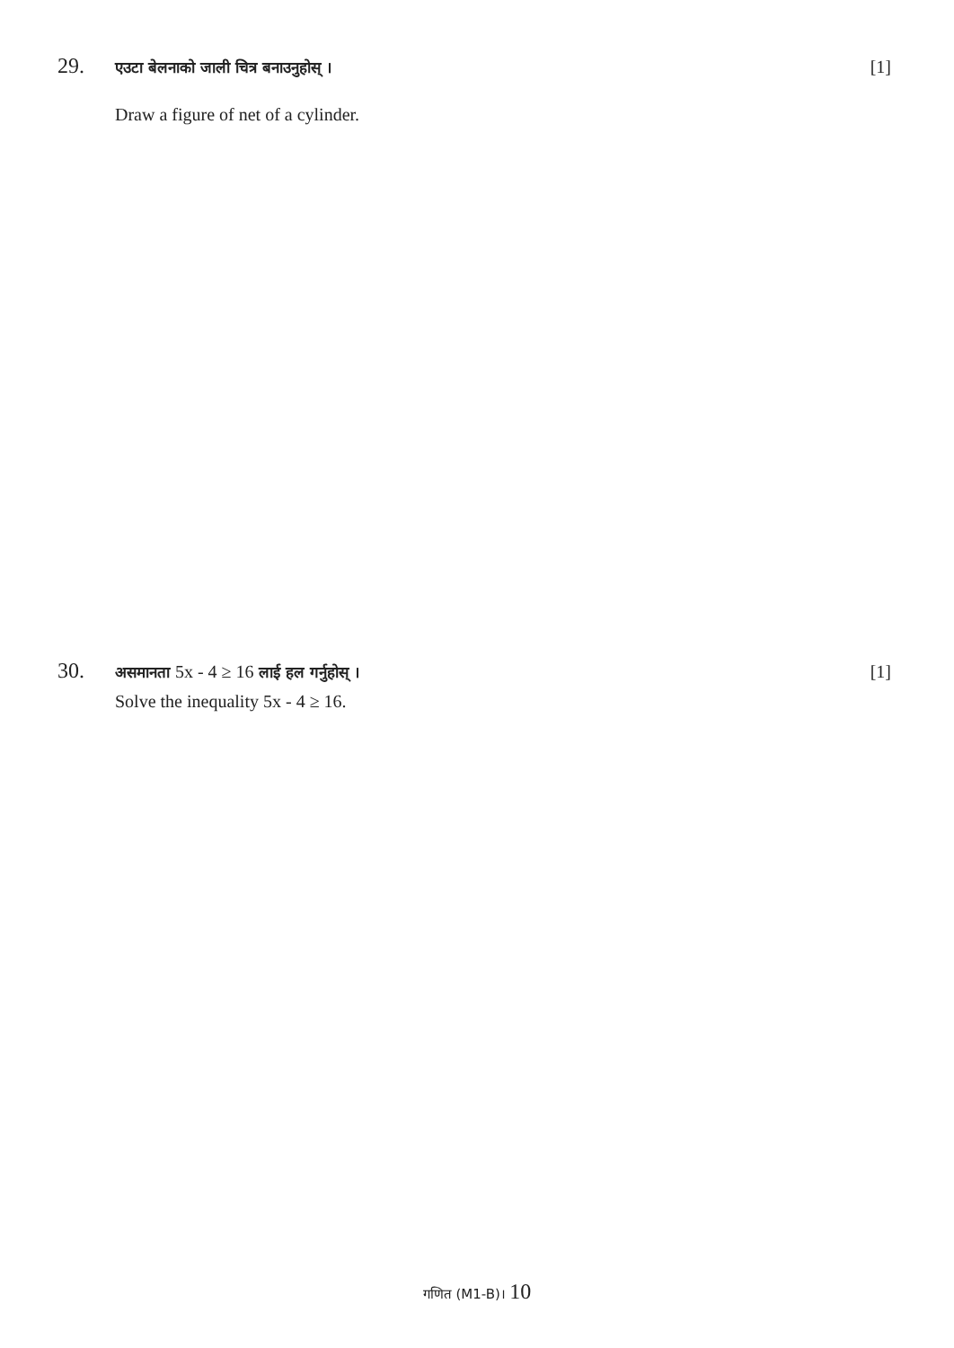29.
एउटा बेलनाको जाली चित्र बनाउनुहोस् ।
[1]
Draw a figure of net of a cylinder.
30.
असमानता 5x - 4 ≥ 16 लाई हल गर्नुहोस् ।
[1]
Solve the inequality 5x - 4 ≥ 16.
गणित (M1-B)। 10